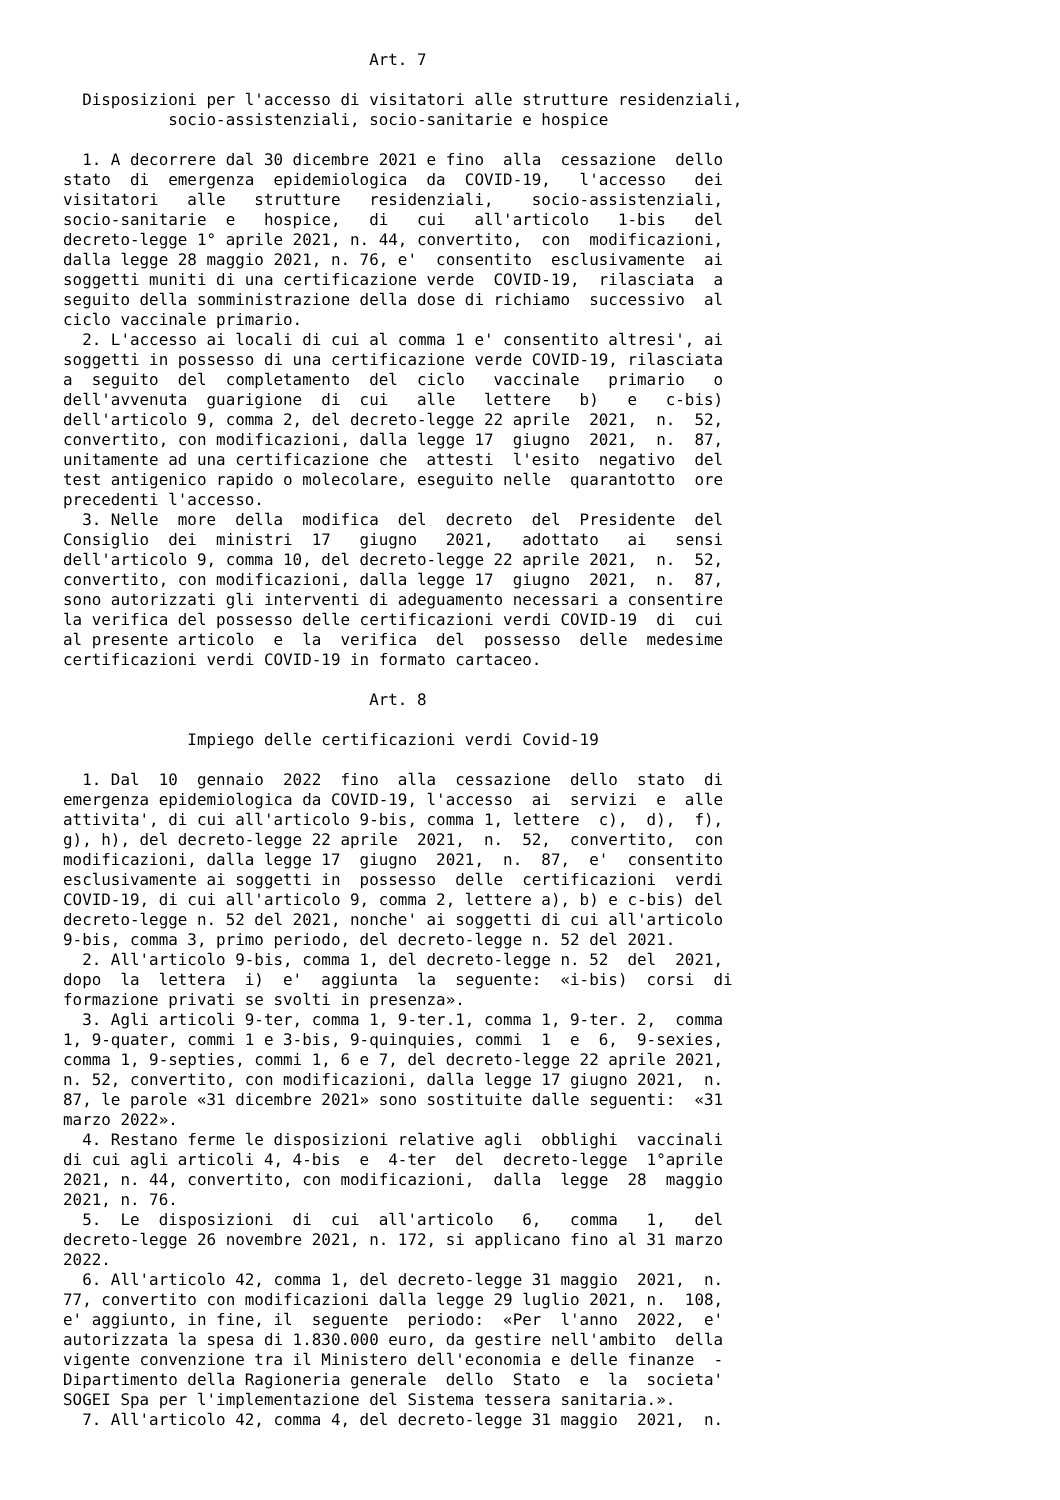Art. 7

  Disposizioni per l'accesso di visitatori alle strutture residenziali,
           socio-assistenziali, socio-sanitarie e hospice

  1. A decorrere dal 30 dicembre 2021 e fino  alla  cessazione  dello
stato  di  emergenza  epidemiologica  da  COVID-19,   l'accesso   dei
visitatori   alle   strutture   residenziali,    socio-assistenziali,
socio-sanitarie  e   hospice,   di   cui   all'articolo   1-bis   del
decreto-legge 1° aprile 2021, n. 44, convertito,  con  modificazioni,
dalla legge 28 maggio 2021, n. 76, e'  consentito  esclusivamente  ai
soggetti muniti di una certificazione verde  COVID-19,  rilasciata  a
seguito della somministrazione della dose di richiamo  successivo  al
ciclo vaccinale primario.
  2. L'accesso ai locali di cui al comma 1 e' consentito altresi', ai
soggetti in possesso di una certificazione verde COVID-19, rilasciata
a  seguito  del  completamento  del  ciclo   vaccinale   primario   o
dell'avvenuta  guarigione  di  cui   alle   lettere   b)   e   c-bis)
dell'articolo 9, comma 2, del decreto-legge 22 aprile  2021,  n.  52,
convertito, con modificazioni, dalla legge 17  giugno  2021,  n.  87,
unitamente ad una certificazione che  attesti  l'esito  negativo  del
test antigenico rapido o molecolare, eseguito nelle  quarantotto  ore
precedenti l'accesso.
  3. Nelle  more  della  modifica  del  decreto  del  Presidente  del
Consiglio  dei  ministri  17   giugno   2021,   adottato   ai   sensi
dell'articolo 9, comma 10, del decreto-legge 22 aprile 2021,  n.  52,
convertito, con modificazioni, dalla legge 17  giugno  2021,  n.  87,
sono autorizzati gli interventi di adeguamento necessari a consentire
la verifica del possesso delle certificazioni verdi COVID-19  di  cui
al presente articolo  e  la  verifica  del  possesso  delle  medesime
certificazioni verdi COVID-19 in formato cartaceo.

                                Art. 8

             Impiego delle certificazioni verdi Covid-19

  1. Dal  10  gennaio  2022  fino  alla  cessazione  dello  stato  di
emergenza epidemiologica da COVID-19, l'accesso  ai  servizi  e  alle
attivita', di cui all'articolo 9-bis, comma 1, lettere  c),  d),  f),
g), h), del decreto-legge 22 aprile  2021,  n.  52,  convertito,  con
modificazioni, dalla legge 17  giugno  2021,  n.  87,  e'  consentito
esclusivamente ai soggetti in  possesso  delle  certificazioni  verdi
COVID-19, di cui all'articolo 9, comma 2, lettere a), b) e c-bis) del
decreto-legge n. 52 del 2021, nonche' ai soggetti di cui all'articolo
9-bis, comma 3, primo periodo, del decreto-legge n. 52 del 2021.
  2. All'articolo 9-bis, comma 1, del decreto-legge n. 52  del  2021,
dopo  la  lettera  i)  e'  aggiunta  la  seguente:  «i-bis)  corsi  di
formazione privati se svolti in presenza».
  3. Agli articoli 9-ter, comma 1, 9-ter.1, comma 1, 9-ter. 2,  comma
1, 9-quater, commi 1 e 3-bis, 9-quinquies, commi  1  e  6,  9-sexies,
comma 1, 9-septies, commi 1, 6 e 7, del decreto-legge 22 aprile 2021,
n. 52, convertito, con modificazioni, dalla legge 17 giugno 2021,  n.
87, le parole «31 dicembre 2021» sono sostituite dalle seguenti:  «31
marzo 2022».
  4. Restano ferme le disposizioni relative agli  obblighi  vaccinali
di cui agli articoli 4, 4-bis  e  4-ter  del  decreto-legge  1°aprile
2021, n. 44, convertito, con modificazioni,  dalla  legge  28  maggio
2021, n. 76.
  5.  Le  disposizioni  di  cui  all'articolo   6,   comma   1,   del
decreto-legge 26 novembre 2021, n. 172, si applicano fino al 31 marzo
2022.
  6. All'articolo 42, comma 1, del decreto-legge 31 maggio  2021,  n.
77, convertito con modificazioni dalla legge 29 luglio 2021, n.  108,
e' aggiunto, in fine, il  seguente  periodo:  «Per  l'anno  2022,  e'
autorizzata la spesa di 1.830.000 euro, da gestire nell'ambito  della
vigente convenzione tra il Ministero dell'economia e delle finanze  -
Dipartimento della Ragioneria generale  dello  Stato  e  la  societa'
SOGEI Spa per l'implementazione del Sistema tessera sanitaria.».
  7. All'articolo 42, comma 4, del decreto-legge 31 maggio  2021,  n.